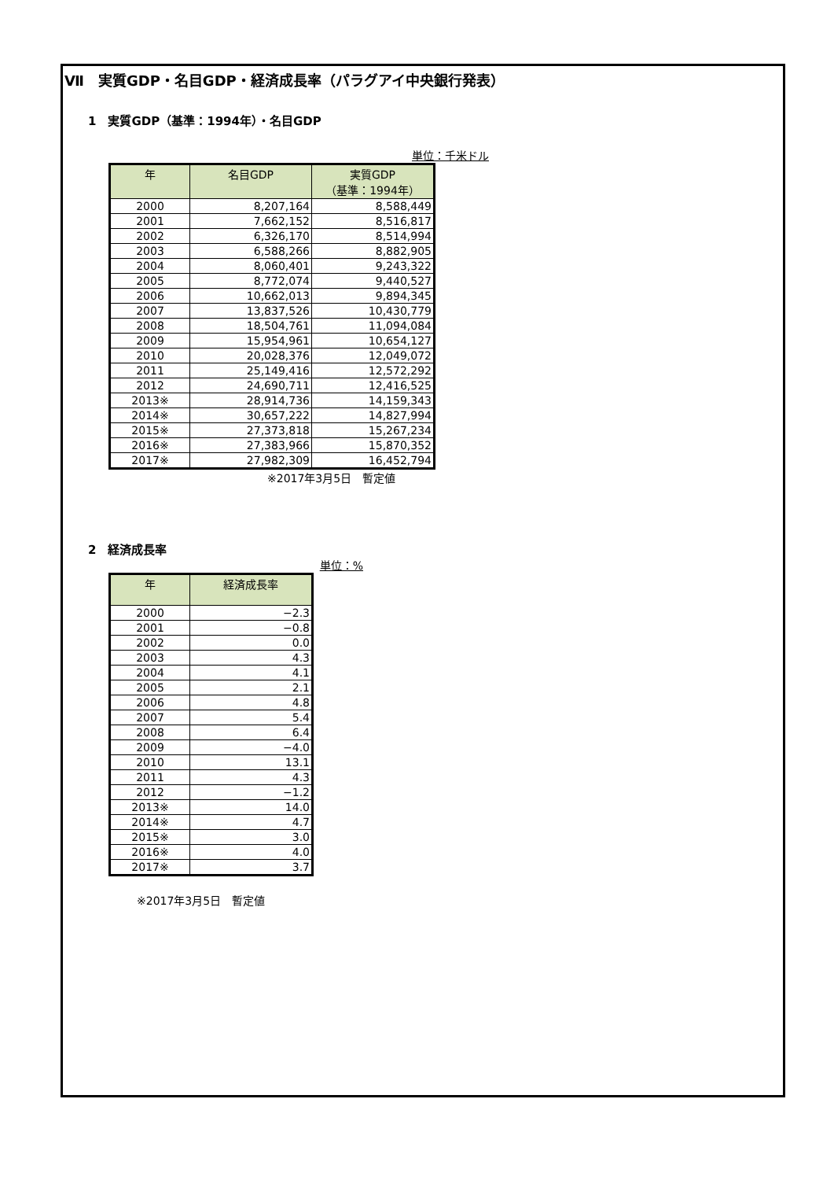Ⅶ　実質GDP・名目GDP・経済成長率（パラグアイ中央銀行発表）
1　実質GDP（基準：1994年）・名目GDP
単位：千米ドル
| 年 | 名目GDP | 実質GDP （基準：1994年） |
| --- | --- | --- |
| 2000 | 8,207,164 | 8,588,449 |
| 2001 | 7,662,152 | 8,516,817 |
| 2002 | 6,326,170 | 8,514,994 |
| 2003 | 6,588,266 | 8,882,905 |
| 2004 | 8,060,401 | 9,243,322 |
| 2005 | 8,772,074 | 9,440,527 |
| 2006 | 10,662,013 | 9,894,345 |
| 2007 | 13,837,526 | 10,430,779 |
| 2008 | 18,504,761 | 11,094,084 |
| 2009 | 15,954,961 | 10,654,127 |
| 2010 | 20,028,376 | 12,049,072 |
| 2011 | 25,149,416 | 12,572,292 |
| 2012 | 24,690,711 | 12,416,525 |
| 2013※ | 28,914,736 | 14,159,343 |
| 2014※ | 30,657,222 | 14,827,994 |
| 2015※ | 27,373,818 | 15,267,234 |
| 2016※ | 27,383,966 | 15,870,352 |
| 2017※ | 27,982,309 | 16,452,794 |
※2017年3月5日　暫定値
2　経済成長率
単位：%
| 年 | 経済成長率 |
| --- | --- |
| 2000 | −2.3 |
| 2001 | −0.8 |
| 2002 | 0.0 |
| 2003 | 4.3 |
| 2004 | 4.1 |
| 2005 | 2.1 |
| 2006 | 4.8 |
| 2007 | 5.4 |
| 2008 | 6.4 |
| 2009 | −4.0 |
| 2010 | 13.1 |
| 2011 | 4.3 |
| 2012 | −1.2 |
| 2013※ | 14.0 |
| 2014※ | 4.7 |
| 2015※ | 3.0 |
| 2016※ | 4.0 |
| 2017※ | 3.7 |
※2017年3月5日　暫定値